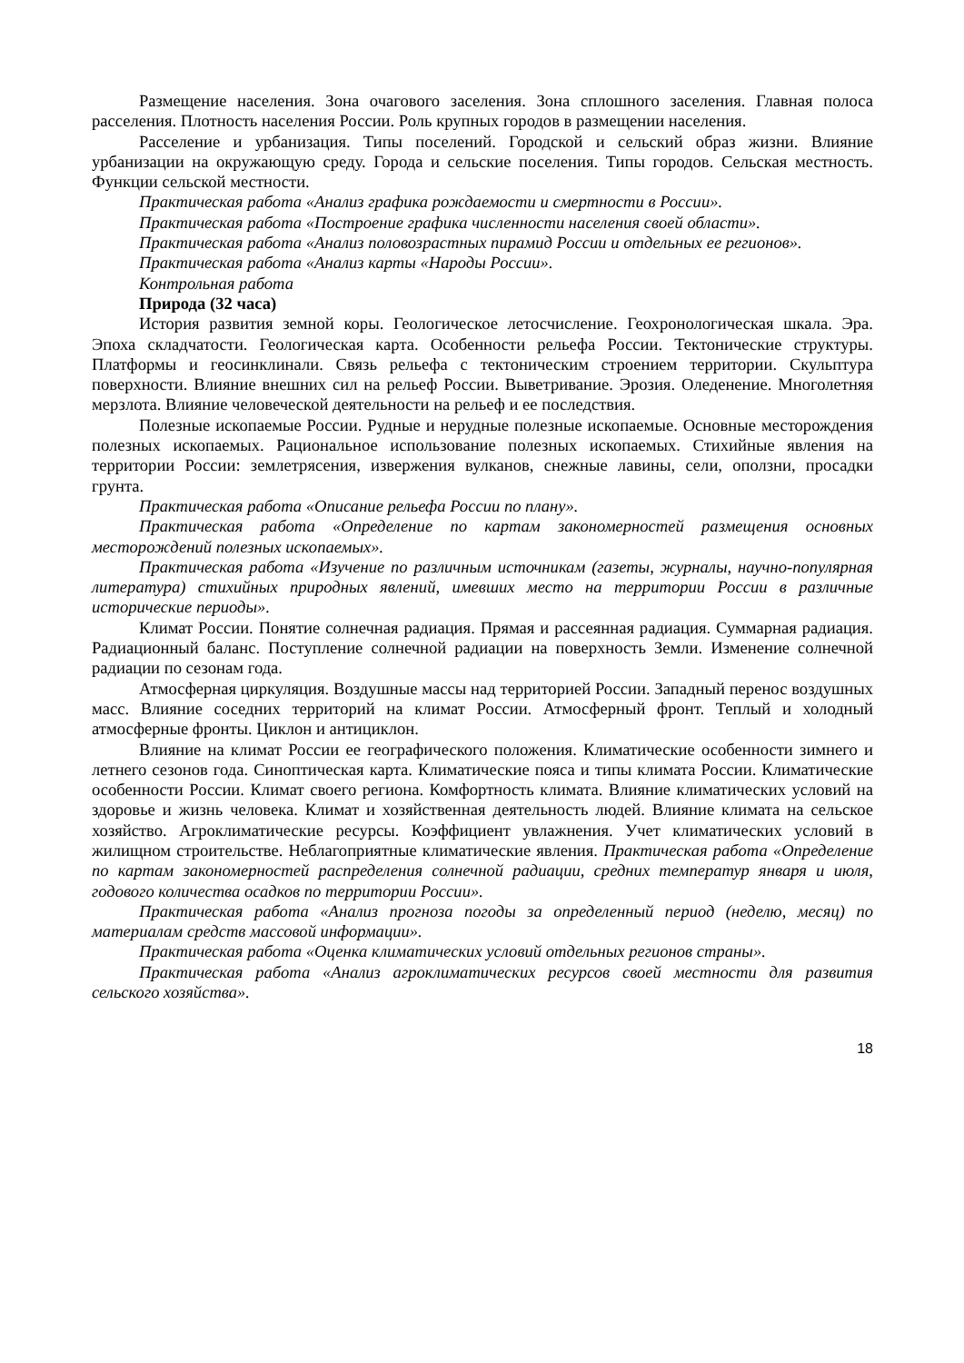Размещение населения. Зона очагового заселения. Зона сплошного заселения. Главная полоса расселения. Плотность населения России. Роль крупных городов в размещении населения.
Расселение и урбанизация. Типы поселений. Городской и сельский образ жизни. Влияние урбанизации на окружающую среду. Города и сельские поселения. Типы городов. Сельская местность. Функции сельской местности.
Практическая работа «Анализ графика рождаемости и смертности в России».
Практическая работа «Построение графика численности населения своей области».
Практическая работа «Анализ половозрастных пирамид России и отдельных ее регионов».
Практическая работа «Анализ карты «Народы России».
Контрольная работа
Природа (32 часа)
История развития земной коры. Геологическое летосчисление. Геохронологическая шкала. Эра. Эпоха складчатости. Геологическая карта. Особенности рельефа России. Тектонические структуры. Платформы и геосинклинали. Связь рельефа с тектоническим строением территории. Скульптура поверхности. Влияние внешних сил на рельеф России. Выветривание. Эрозия. Оледенение. Многолетняя мерзлота. Влияние человеческой деятельности на рельеф и ее последствия.
Полезные ископаемые России. Рудные и нерудные полезные ископаемые. Основные месторождения полезных ископаемых. Рациональное использование полезных ископаемых. Стихийные явления на территории России: землетрясения, извержения вулканов, снежные лавины, сели, оползни, просадки грунта.
Практическая работа «Описание рельефа России по плану».
Практическая работа «Определение по картам закономерностей размещения основных месторождений полезных ископаемых».
Практическая работа «Изучение по различным источникам (газеты, журналы, научно-популярная литература) стихийных природных явлений, имевших место на территории России в различные исторические периоды».
Климат России. Понятие солнечная радиация. Прямая и рассеянная радиация. Суммарная радиация. Радиационный баланс. Поступление солнечной радиации на поверхность Земли. Изменение солнечной радиации по сезонам года.
Атмосферная циркуляция. Воздушные массы над территорией России. Западный перенос воздушных масс. Влияние соседних территорий на климат России. Атмосферный фронт. Теплый и холодный атмосферные фронты. Циклон и антициклон.
Влияние на климат России ее географического положения. Климатические особенности зимнего и летнего сезонов года. Синоптическая карта. Климатические пояса и типы климата России. Климатические особенности России. Климат своего региона. Комфортность климата. Влияние климатических условий на здоровье и жизнь человека. Климат и хозяйственная деятельность людей. Влияние климата на сельское хозяйство. Агроклиматические ресурсы. Коэффициент увлажнения. Учет климатических условий в жилищном строительстве. Неблагоприятные климатические явления. Практическая работа «Определение по картам закономерностей распределения солнечной радиации, средних температур января и июля, годового количества осадков по территории России».
Практическая работа «Анализ прогноза погоды за определенный период (неделю, месяц) по материалам средств массовой информации».
Практическая работа «Оценка климатических условий отдельных регионов страны».
Практическая работа «Анализ агроклиматических ресурсов своей местности для развития сельского хозяйства».
18